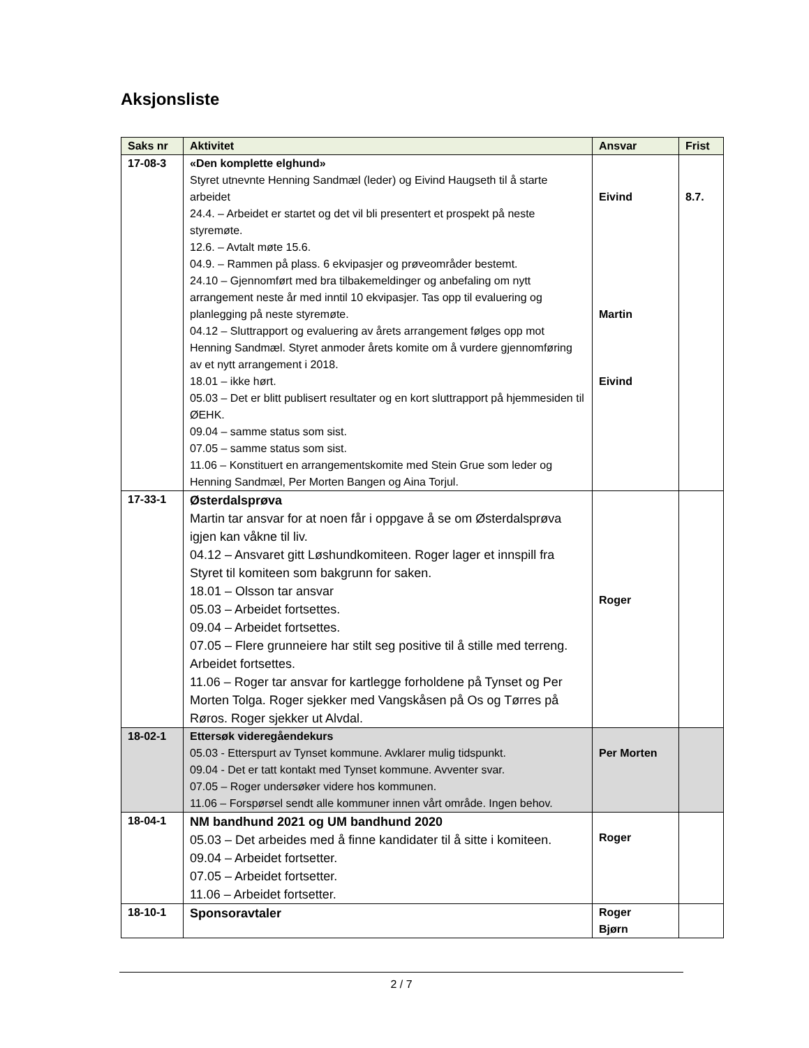Aksjonsliste
| Saks nr | Aktivitet | Ansvar | Frist |
| --- | --- | --- | --- |
| 17-08-3 | «Den komplette elghund» Styret utnevnte Henning Sandmæl (leder) og Eivind Haugseth til å starte arbeidet 24.4. – Arbeidet er startet og det vil bli presentert et prospekt på neste styremøte. 12.6. – Avtalt møte 15.6. 04.9. – Rammen på plass. 6 ekvipasjer og prøveområder bestemt. 24.10 – Gjennomført med bra tilbakemeldinger og anbefaling om nytt arrangement neste år med inntil 10 ekvipasjer. Tas opp til evaluering og planlegging på neste styremøte. 04.12 – Sluttrapport og evaluering av årets arrangement følges opp mot Henning Sandmæl. Styret anmoder årets komite om å vurdere gjennomføring av et nytt arrangement i 2018. 18.01 – ikke hørt. 05.03 – Det er blitt publisert resultater og en kort sluttrapport på hjemmesiden til ØEHK. 09.04 – samme status som sist. 07.05 – samme status som sist. 11.06 – Konstituert en arrangementskomite med Stein Grue som leder og Henning Sandmæl, Per Morten Bangen og Aina Torjul. | Eivind Martin Eivind | 8.7. |
| 17-33-1 | Østerdalsprøva Martin tar ansvar for at noen får i oppgave å se om Østerdalsprøva igjen kan våkne til liv. 04.12 – Ansvaret gitt Løshundkomiteen. Roger lager et innspill fra Styret til komiteen som bakgrunn for saken. 18.01 – Olsson tar ansvar 05.03 – Arbeidet fortsettes. 09.04 – Arbeidet fortsettes. 07.05 – Flere grunneiere har stilt seg positive til å stille med terreng. Arbeidet fortsettes. 11.06 – Roger tar ansvar for kartlegge forholdene på Tynset og Per Morten Tolga. Roger sjekker med Vangskåsen på Os og Tørres på Røros. Roger sjekker ut Alvdal. | Roger | |
| 18-02-1 | Ettersøk videregåendekurs 05.03 - Etterspurt av Tynset kommune. Avklarer mulig tidspunkt. 09.04 - Det er tatt kontakt med Tynset kommune. Avventer svar. 07.05 – Roger undersøker videre hos kommunen. 11.06 – Forspørsel sendt alle kommuner innen vårt område. Ingen behov. | Per Morten | |
| 18-04-1 | NM bandhund 2021 og UM bandhund 2020 05.03 – Det arbeides med å finne kandidater til å sitte i komiteen. 09.04 – Arbeidet fortsetter. 07.05 – Arbeidet fortsetter. 11.06 – Arbeidet fortsetter. | Roger | |
| 18-10-1 | Sponsoravtaler | Roger Bjørn | |
2 / 7